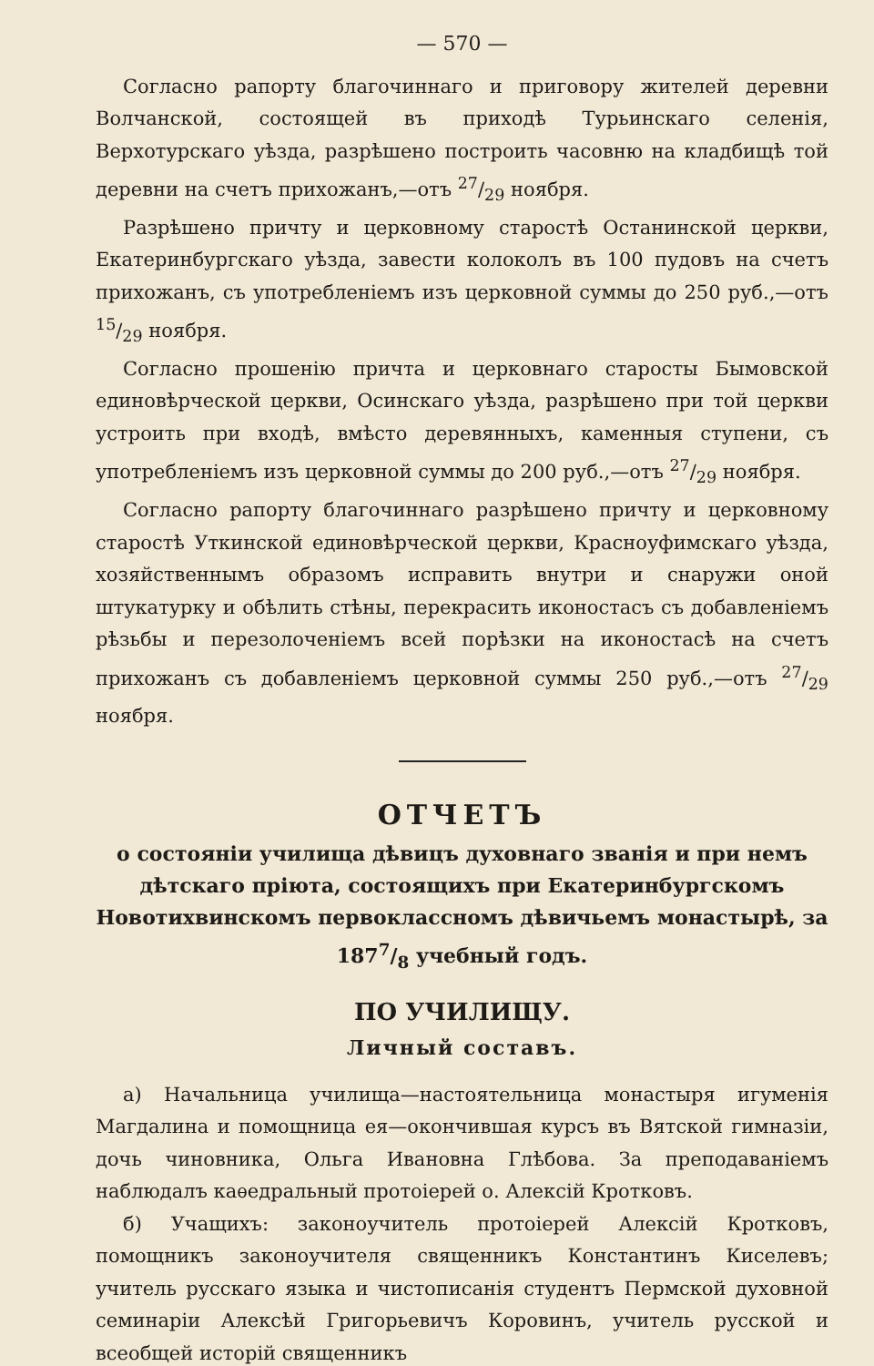— 570 —
Согласно рапорту благочиннаго и приговору жителей деревни Волчанской, состоящей въ приходѣ Турьинскаго селенія, Верхотурскаго уѣзда, разрѣшено построить часовню на кладбищѣ той деревни на счетъ прихожанъ,—отъ 27/29 ноября.
Разрѣшено причту и церковному старостѣ Останинской церкви, Екатеринбургскаго уѣзда, завести колоколъ въ 100 пудовъ на счетъ прихожанъ, съ употребленіемъ изъ церковной суммы до 250 руб.,—отъ 15/29 ноября.
Согласно прошенію причта и церковнаго старосты Бымовской единовѣрческой церкви, Осинскаго уѣзда, разрѣшено при той церкви устроить при входѣ, вмѣсто деревянныхъ, каменныя ступени, съ употребленіемъ изъ церковной суммы до 200 руб.,—отъ 27/29 ноября.
Согласно рапорту благочиннаго разрѣшено причту и церковному старостѣ Уткинской единовѣрческой церкви, Красноуфимскаго уѣзда, хозяйственнымъ образомъ исправить внутри и снаружи оной штукатурку и обѣлить стѣны, перекрасить иконостасъ съ добавленіемъ рѣзьбы и перезолоченіемъ всей порѣзки на иконостасѣ на счетъ прихожанъ съ добавленіемъ церковной суммы 250 руб.,—отъ 27/29 ноября.
ОТЧЕТЪ
о состояніи училища дѣвицъ духовнаго званія и при немъ дѣтскаго пріюта, состоящихъ при Екатеринбургскомъ Новотихвинскомъ первоклассномъ дѣвичьемъ монастырѣ, за 1877/8 учебный годъ.
ПО УЧИЛИЩУ.
Личный составъ.
а) Начальница училища—настоятельница монастыря игуменія Магдалина и помощница ея—окончившая курсъ въ Вятской гимназіи, дочь чиновника, Ольга Ивановна Глѣбова. За преподаваніемъ наблюдалъ каѳедральный протоіерей о. Алексій Кротковъ.
б) Учащихъ: законоучитель протоіерей Алексій Кротковъ, помощникъ законоучителя священникъ Константинъ Киселевъ; учитель русскаго языка и чистописанія студентъ Пермской духовной семинаріи Алексѣй Григорьевичъ Коровинъ, учитель русской и всеобщей исторій священникъ